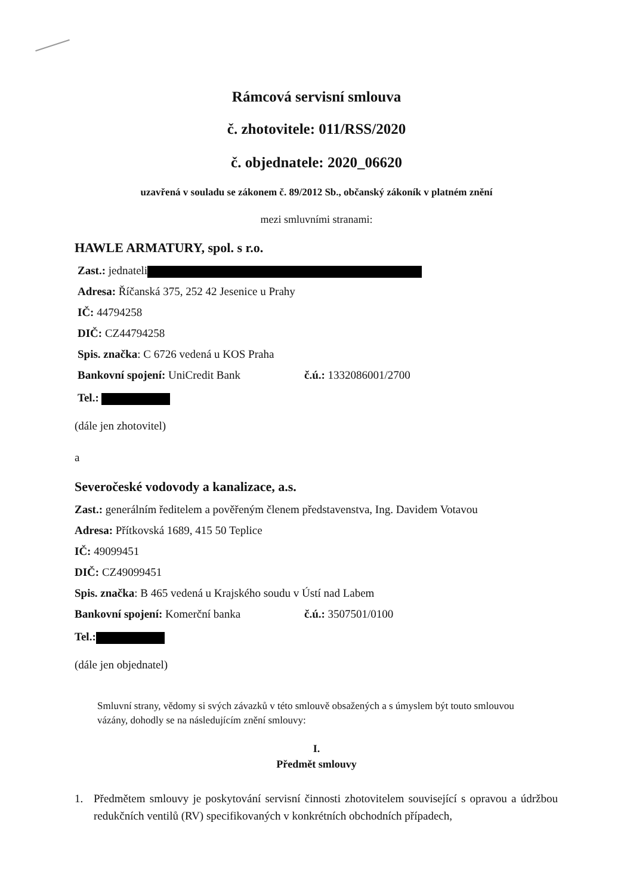Rámcová servisní smlouva
č. zhotovitele: 011/RSS/2020
č. objednatele: 2020_06620
uzavřená v souladu se zákonem č. 89/2012 Sb., občanský zákoník v platném znění
mezi smluvními stranami:
HAWLE ARMATURY, spol. s r.o.
Zast.: jednateli
Adresa: Říčanská 375, 252 42 Jesenice u Prahy
IČ: 44794258
DIČ: CZ44794258
Spis. značka: C 6726 vedená u KOS Praha
Bankovní spojení: UniCredit Bank
č.ú.: 1332086001/2700
Tel.:
(dále jen zhotovitel)
a
Severočeské vodovody a kanalizace, a.s.
Zast.: generálním ředitelem a pověřeným členem představenstva, Ing. Davidem Votavou
Adresa: Přítkovská 1689, 415 50 Teplice
IČ: 49099451
DIČ: CZ49099451
Spis. značka: B 465 vedená u Krajského soudu v Ústí nad Labem
Bankovní spojení: Komerční banka
č.ú.: 3507501/0100
Tel.:
(dále jen objednatel)
Smluvní strany, vědomy si svých závazků v této smlouvě obsažených a s úmyslem být touto smlouvou vázány, dohodly se na následujícím znění smlouvy:
I.
Předmět smlouvy
1. Předmětem smlouvy je poskytování servisní činnosti zhotovitelem související s opravou a údržbou redukčních ventilů (RV) specifikovaných v konkrétních obchodních případech,